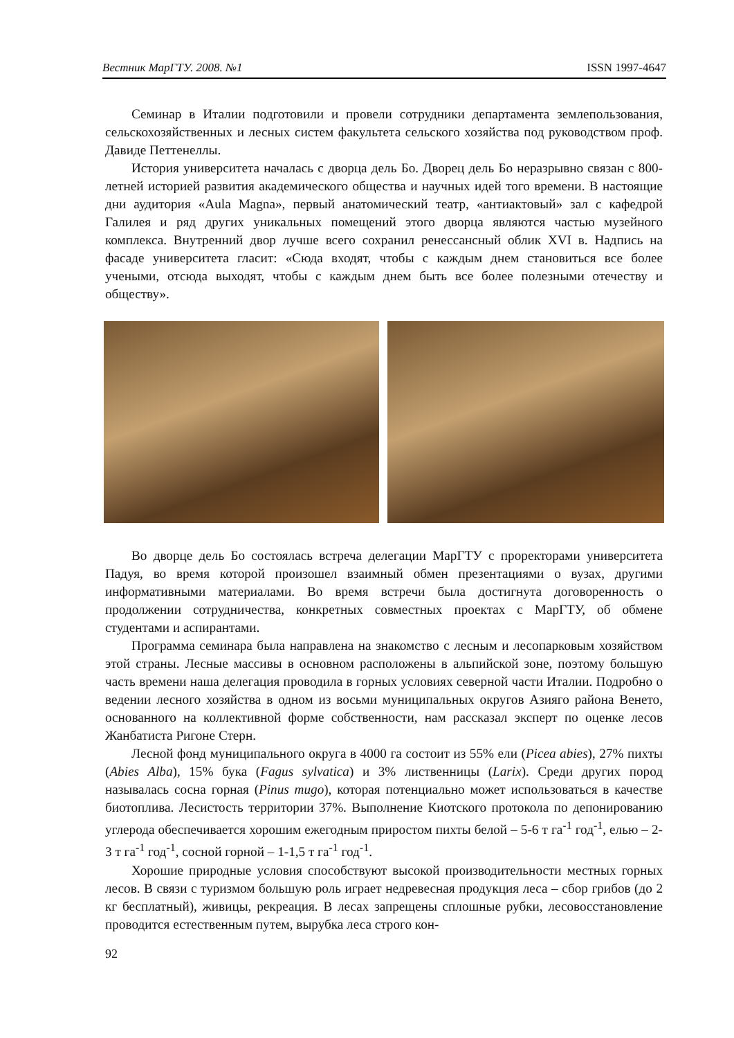Вестник МарГТУ. 2008. №1 ISSN 1997-4647
Семинар в Италии подготовили и провели сотрудники департамента землепользования, сельскохозяйственных и лесных систем факультета сельского хозяйства под руководством проф. Давиде Петтенеллы.
История университета началась с дворца дель Бо. Дворец дель Бо неразрывно связан с 800-летней историей развития академического общества и научных идей того времени. В настоящие дни аудитория «Aula Magna», первый анатомический театр, «антиактовый» зал с кафедрой Галилея и ряд других уникальных помещений этого дворца являются частью музейного комплекса. Внутренний двор лучше всего сохранил ренессансный облик XVI в. Надпись на фасаде университета гласит: «Сюда входят, чтобы с каждым днем становиться все более учеными, отсюда выходят, чтобы с каждым днем быть все более полезными отечеству и обществу».
Во дворце дель Бо состоялась встреча делегации МарГТУ с проректорами университета Падуя, во время которой произошел взаимный обмен презентациями о вузах, другими информативными материалами. Во время встречи была достигнута договоренность о продолжении сотрудничества, конкретных совместных проектах с МарГТУ, об обмене студентами и аспирантами.
Программа семинара была направлена на знакомство с лесным и лесопарковым хозяйством этой страны. Лесные массивы в основном расположены в альпийской зоне, поэтому большую часть времени наша делегация проводила в горных условиях северной части Италии. Подробно о ведении лесного хозяйства в одном из восьми муниципальных округов Азияго района Венето, основанного на коллективной форме собственности, нам рассказал эксперт по оценке лесов Жанбатиста Ригоне Стерн.
Лесной фонд муниципального округа в 4000 га состоит из 55% ели (Picea abies), 27% пихты (Abies Alba), 15% бука (Fagus sylvatica) и 3% лиственницы (Larix). Среди других пород называлась сосна горная (Pinus mugo), которая потенциально может использоваться в качестве биотоплива. Лесистость территории 37%. Выполнение Киотского протокола по депонированию углерода обеспечивается хорошим ежегодным приростом пихты белой – 5-6 т га<sup>-1</sup> год<sup>-1</sup>, елью – 2-3 т га<sup>-1</sup> год<sup>-1</sup>, сосной горной – 1-1,5 т га<sup>-1</sup> год<sup>-1</sup>.
Хорошие природные условия способствуют высокой производительности местных горных лесов. В связи с туризмом большую роль играет недревесная продукция леса – сбор грибов (до 2 кг бесплатный), живицы, рекреация. В лесах запрещены сплошные рубки, лесовосстановление проводится естественным путем, вырубка леса строго кон-
92